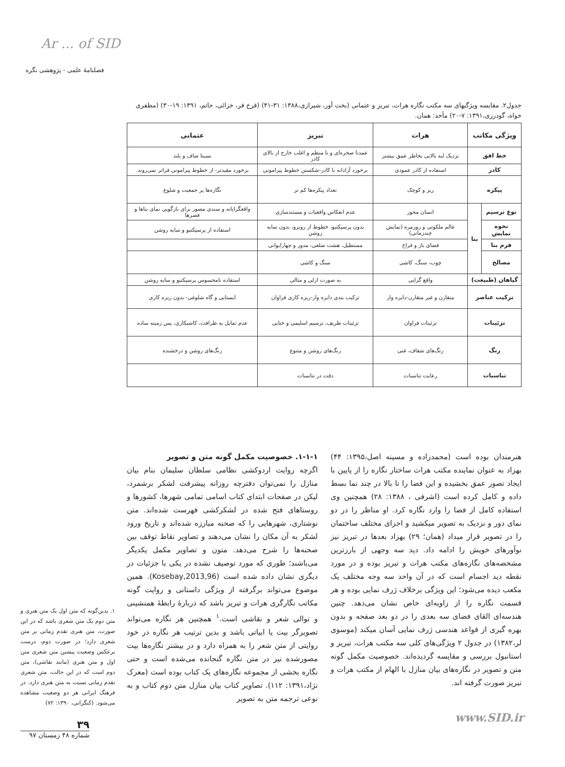Ar ... of SID
فصلنامهٔ علمی - پژوهشی نگره
جدول۲. مقایسه ویژگیهای سه مکتب نگاره هرات، تبریز و عثمانی (بخت آور، شیرازی،۱۳۸۸: ۳۱-۴۱) (فرخ فر، خزائی، حاتم، ۱۳۹۱: ۱۹-۳۰) (مظفری خواه، گودرزی،۱۳۹۱: ۷-۲۰) مأخذ: همان.
| ویژگی مکاتب | | هرات | تبریز | عثمانی |
| --- | --- | --- | --- | --- |
| خط افق | | نزدیک لبه بالایی بخاطر عمق بیشتر | عمدتا صخره‌ای و نا منظم و اغلب خارج از بالای کادر | نسبتا صاف و بلند |
| کادر | | استفاده از کادر عمودی | برخورد آزادانه با کادر-شکستن خطوط پیرامونی | برخورد مقیدتر- از خطوط پیرامونی فراتر نمی‌روند. |
| پیکره | | ریز و کوچک | تعداد پیکره‌ها کم تر | نگاره‌ها پر جمعیت و شلوغ |
| نوع ترسیم | بنا | انسان محور | عدم انعکاس واقعیات و مستندسازی | واقعگرایانه و سندی مصور برای بازگویی نمای بناها و قصرها |
| نحوه نمایش | | عالم ملکوتی و روزمره (نمایش چندزمانی) | بدون پرسپکتیو، خطوط از روبرو، بدون سایه روشن | استفاده از پرسپکتیو و سایه روشن |
| فرم بنا | | فضای باز و فراخ | مستطیل، هشت ضلعی، مدور و چهارایوانی | |
| مصالح | | چوب، سنگ، کاشی | سنگ و کاشی | |
| گیاهان (طبیعت) | | واقع گرایی | به صورت ازلی و مثالی | استفاده نامحسوس پرسپکتیو و سایه روشن |
| ترکیب عناصر | | متقارن و غیر متقارن-دایره وار | ترکیب بندی دایره وار-ریزه کاری فراوان | ایستایی و گاه شلوغی- بدون ریزه کاری |
| تزئینات | | تزئینات فراوان | تزئینات ظریف، ترسیم اسلیمی و ختایی | عدم تمایل به ظرافت، کاشیکاری، پس زمینه ساده |
| رنگ | | رنگ‌های شفاف، غنی | رنگ‌های روشن و متنوع | رنگ‌های روشن و درخشنده |
| تناسبات | | رعایت تناسبات | دقت در تناسبات | |
هنرمندان بوده است (محمدزاده و مسینه اصل،۱۳۹۵: ۴۴) بهزاد به عنوان نماینده مکتب هرات ساختار نگاره را از پایین با ایجاد تصور عمق بخشیده و این فضا را تا بالا در چند نما بسط داده و کامل کرده است (اشرفی ، ۱۳۸۸: ۲۸) همچنین وی استفاده کامل از فضا را وارد نگاره کرد. او مناظر را در دو نمای دور و نزدیک به تصویر میکشید و اجزای مختلف ساختمان را در تصویر قرار میداد (همان؛ ۲۹) بهزاد بعدها در تبریز نیز نوآورهای خویش را ادامه داد. دید سه وجهی از بارزترین مشخصه‌های نگاره‌های مکتب هرات و تبریز بوده و در مورد نقطه دید اجسام است که در آن واحد سه وجه مختلف یک مکعب دیده می‌شود؛ این ویژگی برخلاف ژرف نمایی بوده و هر قسمت نگاره را از زاویه‌ای خاص نشان می‌دهد. چنین هندسه‌ای القای فضای سه بعدی را در دو بعد صفحه و بدون بهره گیری از قواعد هندسی ژرف نمایی آسان میکند (موسوی لر،۱۳۸۲) در جدول ۲ ویژگی‌های کلی سه مکتب هرات، تبریز و استانبول بررسی و مقایسه گردیده‌اند. خصوصیت مکمل گونه متن و تصویر در نگاره‌های بیان منازل با الهام از مکتب هرات و تبریز صورت گرفته اند.
۱-۱-۱. خصوصیت مکمل گونه متن و تصویر
اگرچه روایت اردوکشی نظامی سلطان سلیمان بنام بیان منازل را نمی‌توان دفترچه روزانه پیشرفت لشکر برشمرد، لیکن در صفحات ابتدای کتاب اسامی تمامی شهرها، کشورها و روستاهای فتح شده در لشکرکشی فهرست شده‌اند. متن نوشتاری، شهرهایی را که صحنه مبارزه شده‌اند و تاریخ ورود لشکر به آن مکان را نشان می‌دهند و تصاویر نقاط توقف بین صحنه‌ها را شرح می‌دهد. متون و تصاویر مکمل یکدیگر می‌باشند؛ طوری که مورد توصیف نشده در یکی با جزئیات در دیگری نشان داده شده است (Kosebay,2013,96). همین موضوع می‌تواند برگرفته از ویژگی داستانی و روایت گونه مکاتب نگارگری هرات و تبریز باشد که دربارهٔ رابطهٔ همنشینی و توالی شعر و نقاشی است.<sup>۱</sup> همچنین هر نگاره می‌تواند تصویرگر بیت یا ابیاتی باشد و بدین ترتیب هر نگاره در خود روایتی از متن شعر را به همراه دارد و در بیشتر نگاره‌ها بیت مصورشده نیز در متن نگاره گنجانده می‌شده است و حتی نگاره بخشی از مجموعه نگاره‌های یک کتاب بوده است (معرک نژاد،۱۳۹۱: ۱۱۲). تصاویر کتاب بیان منازل متن دوم کتاب و به نوعی ترجمه متن به تصویر
۱. بدین‌گونه که متن اول یک متن هنری و متن دوم یک متن شعری باشد که در این صورت، متن هنری تقدم زمانی بر متن شعری دارد؛ در صورت دوم، درست برعکس وضعیت پیشین متن شعری متن اول و متن هنری (مانند نقاشی)، متن دوم است که در این حالت، متن شعری تقدم زمانی نسبت به متن هنری دارد. در فرهنگ ایرانی هر دو وضعیت مشاهده می‌شود. (کنگرانی، ۱۳۹۰: ۷۲)
۳۹
شماره ۴۸ زمستان ۹۷
www.SID.ir